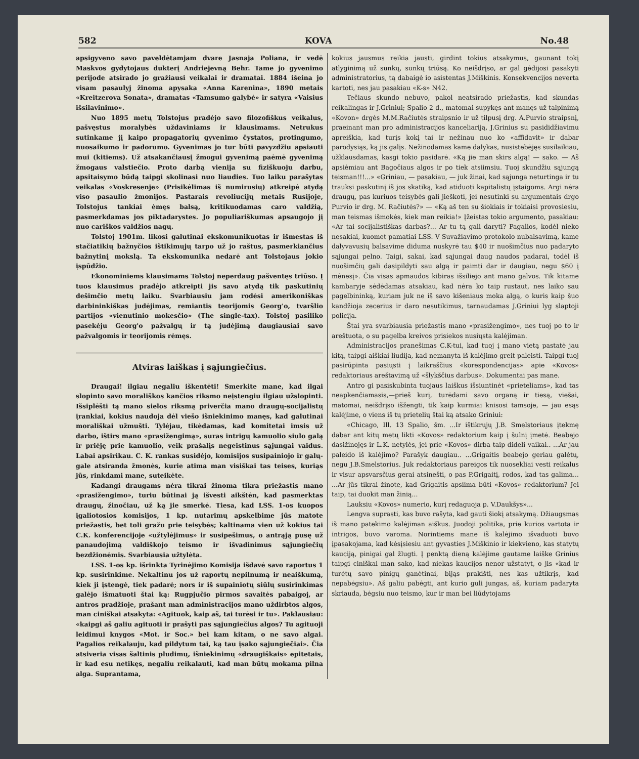582 KOVA No.48
apsigyveno savo paveldėtamjam dvare Jasnaja Poliana, ir vedė Maskvos gydytojaus dukterį Andriejevną Behr. Tame jo gyvenimo perijode atsirado jo gražiausi veikalai ir dramatai. 1884 išeina jo visam pasaulyj žinoma apysaka «Anna Karenina», 1890 metais «Kreitzerova Sonata», dramatas «Tamsumo galybė» ir satyra «Vaisius išsilavinimo».
Nuo 1895 metų Tolstojus pradėjo savo filozofiškus veikalus, pašvęstus moralybės uždaviniams ir klausimams. Netrukus sutinkame jį kaipo propagatorių gyvenimo čystatos, protingumo, nuosaikumo ir padorumo. Gyvenimas jo tur būti pavyzdžiu apsiauti mui (kitiems). Už atsakančiausį žmogui gyvenimą paėmė gyvenimą žmogaus valstiečio. Proto darbą vienija su fiziškuoju darbu, apsitaisymo būdą taipgi skolinasi nuo liaudies. Tuo laiku parašytas veikalas «Voskresenje» (Prisikėlimas iš numirusių) atkreipė atydą viso pasaulio žmonijos. Pastarais revoliucijų metais Rusijoje, Tolstojus tankiai ėmęs balsą, kritikuodamas caro valdžią, pasmerkdamas jos piktadarystes. Jo populiariškumas apsaugojo jį nuo cariškos valdžios nagų.
Tolstoj 1901m. likosi galutinai ekskomunikuotas ir išmestas iš stačiatikių bažnyčios ištikimųjų tarpo už jo raštus, pasmerkiančius bažnytinį mokslą. Ta ekskomunika nedarė ant Tolstojaus jokio įspūdžio.
Ekonominiems klausimams Tolstoj neperdaug pašventęs triūso. Į tuos klausimus pradėjo atkreipti jis savo atydą tik paskutinių dešimčio metų laiku. Svarbiausiu jam rodėsi amerikoniškas darbininkiškas judėjimas, remiantis teorijomis Georg'o, tvaršlio partijos «vienutinio mokesčio» (The single-tax). Tolstoj pasiliko pasekėju Georg'o pažvalgų ir tą judėjimą daugiausiai savo pažvalgomis ir teorijomis rėmęs.
Atviras laiškas į sąjungiečius.
Draugai! ilgiau negaliu iškentėti! Smerkite mane, kad ilgai slopinto savo morališkos kančios riksmo neįstengiu ilgiau užslopinti. Išsiplėšti tą mano sielos riksmą priverčia mano draugų-socijalistų įrankiai, kokius naudoja dėl viešo išniekinimo manęs, kad galutinai morališkai užmušti. Tylėjau, tikėdamas, kad komitetai imsis už darbo, ištirs mano «prasižengimą», suras intrigų kamuolio siulo galą ir priėję prie kamuolio, veik prašalįs negeistinus sąjungai vaidus. Labai apsirikau. C. K. rankas susidėjo, komisijos susipainiojo ir galų-gale atsiranda žmonės, kurie atima man visiškai tas teises, kuriąs jūs, rinkdami mane, suteikėte.
Kadangi draugams nėra tikrai žinoma tikra priežastis mano «prasižengimo», turiu būtinai ją išvesti aikštėn, kad pasmerktas draugų, žinočiau, už ką jie smerkė. Tiesa, kad LSS. 1-os kuopos įgaliotosios komisijos, 1 kp. nutarimų apskelbime jūs matote priežastis, bet toli gražu prie teisybės; kaltinama vien už kokius tai C.K. konferencijoje «užtylėjimus» ir susipešimus, o antrąją pusę už panaudojimą valdiškojo teismo ir išvadinimus sąjungiečių bezdžionėmis. Svarbiausia užtylėta.
LSS. 1-os kp. išrinkta Tyrinėjimo Komisija išdavė savo raportus 1 kp. susirinkime. Nekaltinu jos už raportų nepilnumą ir neaiškumą, kiek ji įstengė, tiek padarė; nors ir iš supainiotų siūlų susirinkimas galėjo išmatuoti štai ką: Rugpjučio pirmos savaitės pabaigoj, ar antros pradžioje, prašant man administracijos mano uždirbtos algos, man ciniškai atsakyta: «Agituok, kaip aš, tai turėsi ir tu». Paklausiau: «kaipgi aš galiu agituoti ir prašyti pas sąjungiečius algos? Tu agituoji leidimui knygos «Mot. ir Soc.» bei kam kitam, o ne savo algai. Pagalios reikalauju, kad pildytum tai, ką tau įsako sąjungiečiai». Čia atsiveria visas šaltinis pludimų, išniekinimų «draugiškais» epitetais, ir kad esu netikęs, negaliu reikalauti, kad man būtų mokama pilna alga. Suprantama,
kokius jausmus reikia jausti, girdint tokius atsakymus, gaunant tokį atlyginimą už sunkų, sunkų triūsą. Ko neišdrįso, ar gal gėdijosi pasakyti administratorius, tą dabaigė io asistentas J.Miškinis. Konsekvencijos neverta kartoti, nes jau pasakiau «K-s» N42.
Tečiaus skundo nebuvo, pakol neatsirado priežastis, kad skundas reikalingas ir J.Griniui; Spalio 2 d., matomai supykęs ant manęs už talpinimą «Kovon» drgės M.M.Račiutės straipsnio ir už tilpusį drg. A.Purvio straipsnį, praeinant man pro administracijos kanceliariją, J.Grinius su pasididžiavimu apreiškia, kad turįs kokį tai ir nežinau nuo ko «affidavit» ir dabar parodysiąs, ką jis galįs. Nežinodamas kame dalykas, nusistebėjęs susilaikiau, užklausdamas, kasgi tokio pasidarė. «Ką jie man skirs algą! — sako. — Aš apsiėmiau ant Bagočiaus algos ir po tiek atsiimsiu. Tuoj skundžiu sąjungą teisman!!!...» «Griniau, — pasakiau, — juk žinai, kad sąjunga neturtinga ir tu trauksi paskutinį iš jos skatiką, kad atiduoti kapitalistų įstaigoms. Argi nėra draugų, pas kuriuos teisybės gali jieškoti, jei nesutinki su argumentais drgo Purvio ir drg. M. Račiutės?» — «Ką aš ten su šiokiais ir tokiaisi provosiesiu, man teismas išmokės, kiek man reikia!» Įžeistas tokio argumento, pasakiau: «Ar tai socijalistiškas darbas?... Ar tu tą gali daryti? Pagalios, kodėl nieko nesakiai, kuomet pamatiai LSS. V Suvažiavimo protokolo nubalsavimą, kame dalyvavusių balsavime diduma nuskyrė tau $40 ir nuošimčius nuo padaryto sąjungai pelno. Taigi, sakai, kad sąjungai daug naudos padarai, todėl iš nuošimčių gali dasipildyti sau algą ir paimti dar ir daugiau, negu $60 į mėnesį». Čia visas apmaudos kibiras išsiliejo ant mano galvos. Tik kitame kambaryje sėdėdamas atsakiau, kad nėra ko taip rustaut, nes laiko sau pagelbininką, kuriam juk ne iš savo kišeniaus moka algą, o kuris kaip šuo kandžioja zecerius ir daro nesutikimus, tarnaudamas J.Griniui lyg slaptoji policija.
Štai yra svarbiausia priežastis mano «prasižengimo», nes tuoj po to ir areštuota, o su pagelba kreivos prisiekos nusiųsta kalėjiman.
Administracijos pranešimas C.K-tui, kad tuoj į mano vietą pastatė jau kitą, taipgi aiškiai liudija, kad nemanyta iš kalėjimo greit paleisti. Taipgi tuoj pasirūpinta pasiųsti į laikraščius «korespondencijas» apie «Kovos» redaktoriaus areštavimą už «šlykščius darbus». Dokumentai pas mane.
Antro gi pasiskubinta tuojaus laiškus išsiuntinėt «prieteliams», kad tas neapkenčiamasis,—prieš kurį, turėdami savo organą ir tiesą, viešai, matomai, neišdrįso išžengti, tik kaip kurmiai knisosi tamsoje, — jau esąs kalėjime, o viens iš tų prietelių štai ką atsako Griniui:
«Chicago, Ill. 13 Spalio, šm. ...Ir ištikrųjų J.B. Smelstoriaus įtekmę dabar ant kitų metų likti «Kovos» redaktorium kaip į šulnį įmetė. Beabejo dasižinojęs ir L.K. netylės, jei prie «Kovos» dirba taip dideli vaikai.. ...Ar jau paleido iš kalėjimo? Parašyk daugiau.. ...Grigaitis beabejo geriau galėtų, negu J.B.Smelstorius. Juk redaktoriaus pareigos tik nuosekliai vesti reikalus ir visur apsvarsčius gerai atsinešti, o pas P.Grigaitį, rodos, kad tas galima... ...Ar jūs tikrai žinote, kad Grigaitis apsiima būti «Kovos» redaktorium? Jei taip, tai duokit man žinią...
Lauksiu «Kovos» numerio, kurį redaguoja p. V.Daukšys»...
Lengva suprasti, kas buvo rašyta, kad gauti šiokį atsakymą. Džiaugsmas iš mano patekimo kalėjiman aiškus. Juodoji politika, prie kurios vartota ir intrigos, buvo varoma. Norintiems mane iš kalėjimo išvaduoti buvo įpasakojama, kad kėsįsiesiu ant gyvasties J.Miškinio ir kiekvieno, kas statytų kauciją, pinigai gal žlugti. Į penktą dieną kalėjime gautame laiške Grinius taipgi ciniškai man sako, kad niekas kaucijos nenor užstatyt, o jis «kad ir turėtų savo pinigų ganėtinai, bijąs prakišti, nes kas užtikrįs, kad nepabėgsiu». Aš galiu pabėgti, ant kurio guli jungas, aš, kuriam padaryta skriauda, bėgsiu nuo teismo, kur ir man bei liūdytojams